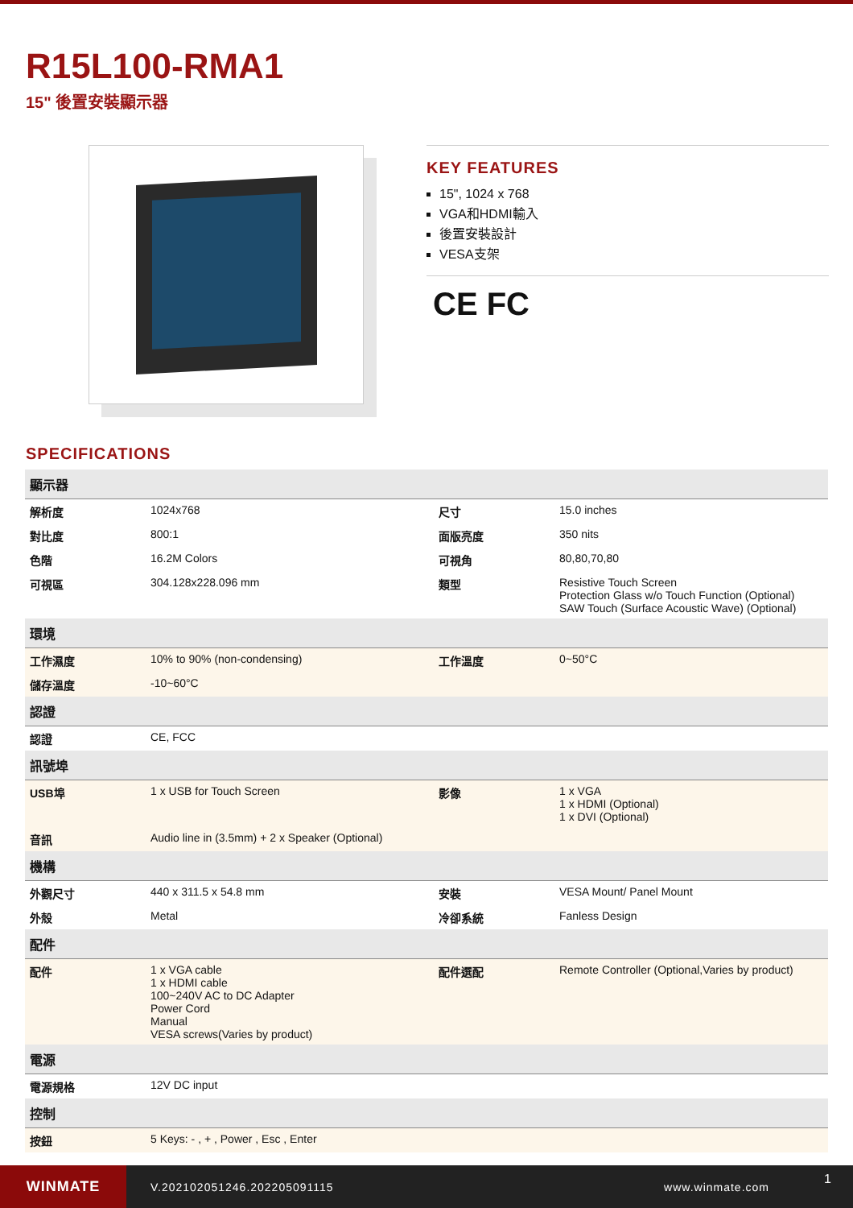R15L100-RMA1
15" 後置安裝顯示器
KEY FEATURES
15", 1024 x 768
VGA和HDMI輸入
後置安裝設計
VESA支架
CE FC
SPECIFICATIONS
| 顯示器 | | | |
| --- | --- | --- | --- |
| 解析度 | 1024x768 | 尺寸 | 15.0 inches |
| 對比度 | 800:1 | 面版亮度 | 350 nits |
| 色階 | 16.2M Colors | 可視角 | 80,80,70,80 |
| 可視區 | 304.128x228.096 mm | 類型 | Resistive Touch Screen Protection Glass w/o Touch Function (Optional) SAW Touch (Surface Acoustic Wave) (Optional) |
| 環境 | | | |
| 工作濕度 | 10% to 90% (non-condensing) | 工作溫度 | 0~50°C |
| 儲存溫度 | -10~60°C | | |
| 認證 | | | |
| 認證 | CE, FCC | | |
| 訊號埠 | | | |
| USB埠 | 1 x USB for Touch Screen | 影像 | 1 x VGA 1 x HDMI (Optional) 1 x DVI (Optional) |
| 音訊 | Audio line in (3.5mm) + 2 x Speaker (Optional) | | |
| 機構 | | | |
| 外觀尺寸 | 440 x 311.5 x 54.8 mm | 安裝 | VESA Mount/ Panel Mount |
| 外殼 | Metal | 冷卻系統 | Fanless Design |
| 配件 | | | |
| 配件 | 1 x VGA cable 1 x HDMI cable 100~240V AC to DC Adapter Power Cord Manual VESA screws(Varies by product) | 配件選配 | Remote Controller (Optional,Varies by product) |
| 電源 | | | |
| 電源規格 | 12V DC input | | |
| 控制 | | | |
| 按鈕 | 5 Keys: - , + , Power , Esc , Enter | | |
WINMATE
V.202102051246.202205091115 www.winmate.com
1